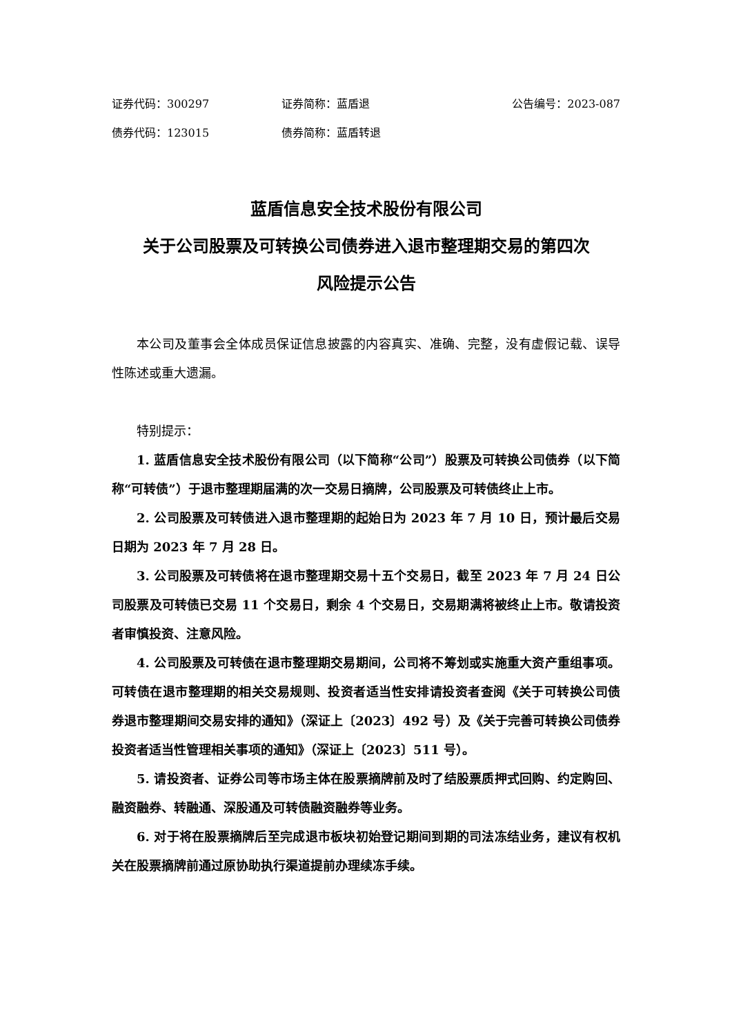证券代码：300297 证券简称：蓝盾退 公告编号：2023-087
债券代码：123015 债券简称：蓝盾转退
蓝盾信息安全技术股份有限公司
关于公司股票及可转换公司债券进入退市整理期交易的第四次
风险提示公告
本公司及董事会全体成员保证信息披露的内容真实、准确、完整，没有虚假记载、误导性陈述或重大遗漏。
特别提示：
1. 蓝盾信息安全技术股份有限公司（以下简称“公司”）股票及可转换公司债券（以下简称“可转债”）于退市整理期届满的次一交易日摘牌，公司股票及可转债终止上市。
2. 公司股票及可转债进入退市整理期的起始日为 2023 年 7 月 10 日，预计最后交易日期为 2023 年 7 月 28 日。
3. 公司股票及可转债将在退市整理期交易十五个交易日，截至 2023 年 7 月 24 日公司股票及可转债已交易 11 个交易日，剩余 4 个交易日，交易期满将被终止上市。敬请投资者审慎投资、注意风险。
4. 公司股票及可转债在退市整理期交易期间，公司将不筹划或实施重大资产重组事项。可转债在退市整理期的相关交易规则、投资者适当性安排请投资者查阅《关于可转换公司债券退市整理期间交易安排的通知》（深证上〔2023〕492 号）及《关于完善可转换公司债券投资者适当性管理相关事项的通知》（深证上〔2023〕511 号）。
5. 请投资者、证券公司等市场主体在股票摘牌前及时了结股票质押式回购、约定购回、融资融券、转融通、深股通及可转债融资融券等业务。
6. 对于将在股票摘牌后至完成退市板块初始登记期间到期的司法冻结业务，建议有权机关在股票摘牌前通过原协助执行渠道提前办理续冻手续。